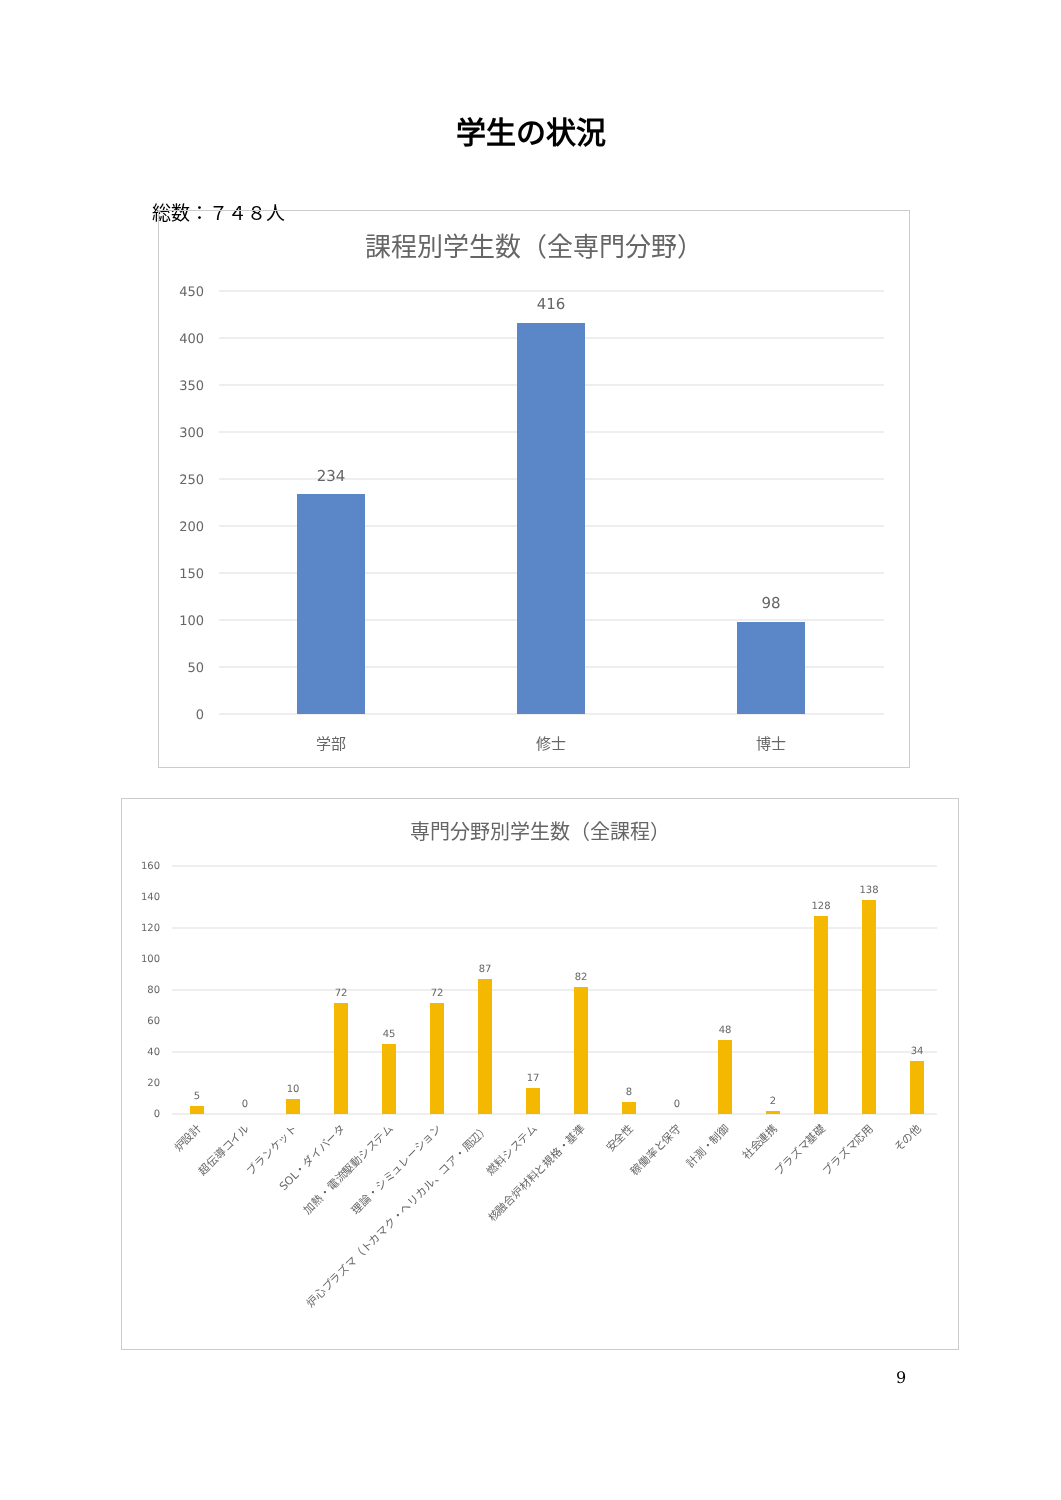学生の状況
総数：７４８人
課程別学生数（全専門分野）
450
400
350
300
250
200
150
100
50
0
234
416
98
学部
修士
博士
専門分野別学生数（全課程）
160
140
120
100
80
60
40
20
0
5
0
10
72
45
72
87
17
82
8
0
48
2
128
138
34
炉設計
超伝導コイル
ブランケット
SOL・ダイバータ
加熱・電流駆動システム
理論・シミュレーション
炉心プラズマ（トカマク・ヘリカル、コア・周辺）
燃料システム
核融合炉材料と規格・基準
安全性
稼働率と保守
計測・制御
社会連携
プラズマ基礎
プラズマ応用
その他
9